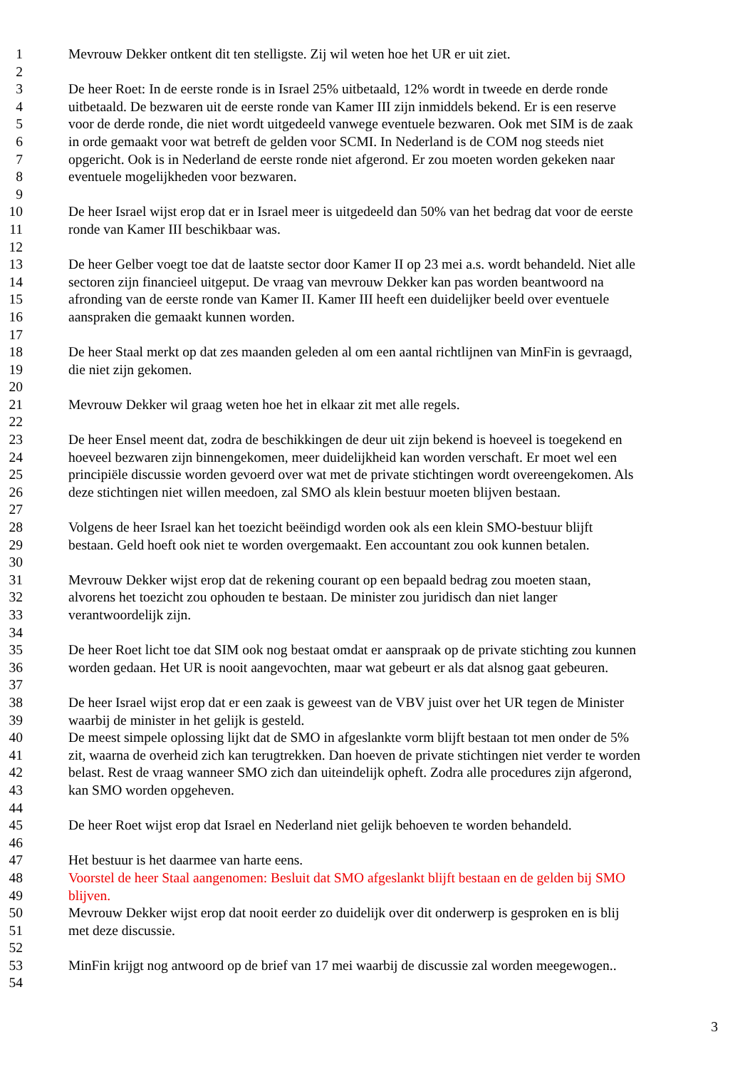1 Mevrouw Dekker ontkent dit ten stelligste. Zij wil weten hoe het UR er uit ziet.
2
3 De heer Roet: In de eerste ronde is in Israel 25% uitbetaald, 12% wordt in tweede en derde ronde
4 uitbetaald. De bezwaren uit de eerste ronde van Kamer III zijn inmiddels bekend. Er is een reserve
5 voor de derde ronde, die niet wordt uitgedeeld vanwege eventuele bezwaren. Ook met SIM is de zaak
6 in orde gemaakt voor wat betreft de gelden voor SCMI. In Nederland is de COM nog steeds niet
7 opgericht. Ook is in Nederland de eerste ronde niet afgerond. Er zou moeten worden gekeken naar
8 eventuele mogelijkheden voor bezwaren.
9
10 De heer Israel wijst erop dat er in Israel meer is uitgedeeld dan 50% van het bedrag dat voor de eerste
11 ronde van Kamer III beschikbaar was.
12
13 De heer Gelber voegt toe dat de laatste sector door Kamer II op 23 mei a.s. wordt behandeld. Niet alle
14 sectoren zijn financieel uitgeput. De vraag van mevrouw Dekker kan pas worden beantwoord na
15 afronding van de eerste ronde van Kamer II. Kamer III heeft een duidelijker beeld over eventuele
16 aanspraken die gemaakt kunnen worden.
17
18 De heer Staal merkt op dat zes maanden geleden al om een aantal richtlijnen van MinFin is gevraagd,
19 die niet zijn gekomen.
20
21 Mevrouw Dekker wil graag weten hoe het in elkaar zit met alle regels.
22
23 De heer Ensel meent dat, zodra de beschikkingen de deur uit zijn bekend is hoeveel is toegekend en
24 hoeveel bezwaren zijn binnengekomen, meer duidelijkheid kan worden verschaft. Er moet wel een
25 principiële discussie worden gevoerd over wat met de private stichtingen wordt overeengekomen. Als
26 deze stichtingen niet willen meedoen, zal SMO als klein bestuur moeten blijven bestaan.
27
28 Volgens de heer Israel kan het toezicht beëindigd worden ook als een klein SMO-bestuur blijft
29 bestaan. Geld hoeft ook niet te worden overgemaakt. Een accountant zou ook kunnen betalen.
30
31 Mevrouw Dekker wijst erop dat de rekening courant op een bepaald bedrag zou moeten staan,
32 alvorens het toezicht zou ophouden te bestaan. De minister zou juridisch dan niet langer
33 verantwoordelijk zijn.
34
35 De heer Roet licht toe dat SIM ook nog bestaat omdat er aanspraak op de private stichting zou kunnen
36 worden gedaan. Het UR is nooit aangevochten, maar wat gebeurt er als dat alsnog gaat gebeuren.
37
38 De heer Israel wijst erop dat er een zaak is geweest van de VBV juist over het UR tegen de Minister
39 waarbij de minister in het gelijk is gesteld.
40 De meest simpele oplossing lijkt dat de SMO in afgeslankte vorm blijft bestaan tot men onder de 5%
41 zit, waarna de overheid zich kan terugtrekken. Dan hoeven de private stichtingen niet verder te worden
42 belast. Rest de vraag wanneer SMO zich dan uiteindelijk opheft. Zodra alle procedures zijn afgerond,
43 kan SMO worden opgeheven.
44
45 De heer Roet wijst erop dat Israel en Nederland niet gelijk behoeven te worden behandeld.
46
47 Het bestuur is het daarmee van harte eens.
48 Voorstel de heer Staal aangenomen: Besluit dat SMO afgeslankt blijft bestaan en de gelden bij SMO
49 blijven.
50 Mevrouw Dekker wijst erop dat nooit eerder zo duidelijk over dit onderwerp is gesproken en is blij
51 met deze discussie.
52
53 MinFin krijgt nog antwoord op de brief van 17 mei waarbij de discussie zal worden meegewogen..
54
3